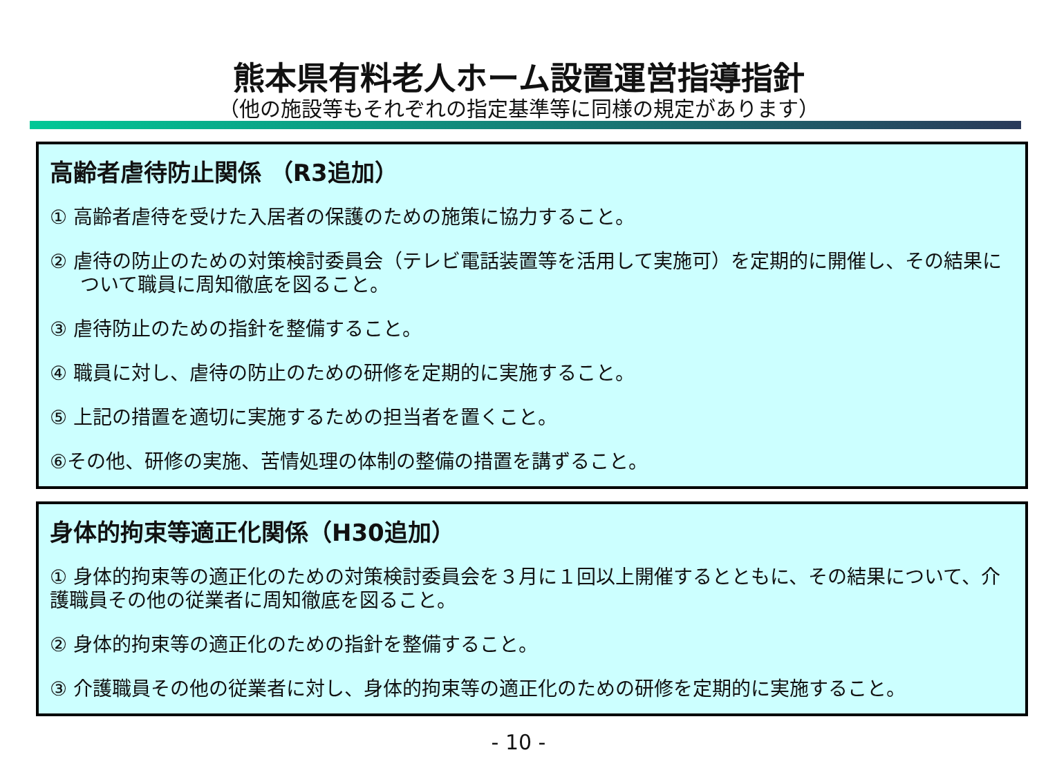熊本県有料老人ホーム設置運営指導指針
（他の施設等もそれぞれの指定基準等に同様の規定があります）
高齢者虐待防止関係 （R3追加）
① 高齢者虐待を受けた入居者の保護のための施策に協力すること。
② 虐待の防止のための対策検討委員会（テレビ電話装置等を活用して実施可）を定期的に開催し、その結果について職員に周知徹底を図ること。
③ 虐待防止のための指針を整備すること。
④ 職員に対し、虐待の防止のための研修を定期的に実施すること。
⑤ 上記の措置を適切に実施するための担当者を置くこと。
⑥その他、研修の実施、苦情処理の体制の整備の措置を講ずること。
身体的拘束等適正化関係（H30追加）
① 身体的拘束等の適正化のための対策検討委員会を３月に１回以上開催するとともに、その結果について、介護職員その他の従業者に周知徹底を図ること。
② 身体的拘束等の適正化のための指針を整備すること。
③ 介護職員その他の従業者に対し、身体的拘束等の適正化のための研修を定期的に実施すること。
- 10 -